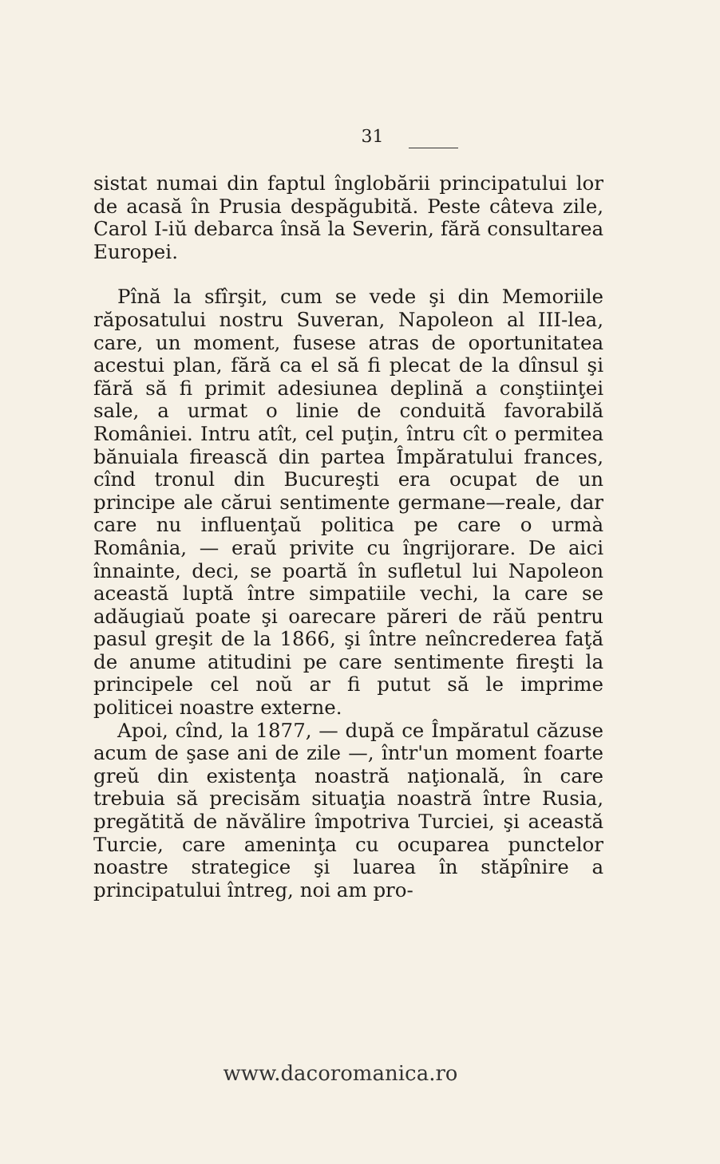31
sistat numai din faptul înglobării principatului lor de acasă în Prusia despăgubită. Peste câteva zile, Carol I-iŭ debarca însă la Severin, fără consultarea Europei.
Pînă la sfîrşit, cum se vede şi din Memoriile răposatului nostru Suveran, Napoleon al III-lea, care, un moment, fusese atras de oportunitatea acestui plan, fără ca el să fi plecat de la dînsul şi fără să fi primit adesiunea deplină a conştiinţei sale, a urmat o linie de conduită favorabilă României. Intru atît, cel puţin, întru cît o permitea bănuiala firească din partea Împăratului frances, cînd tronul din Bucureşti era ocupat de un principe ale cărui sentimente germane—reale, dar care nu influenţaŭ politica pe care o urmà România, — eraŭ privite cu îngrijorare. De aici înnainte, deci, se poartă în sufletul lui Napoleon această luptă între simpatiile vechi, la care se adăugiaŭ poate şi oarecare păreri de răŭ pentru pasul greşit de la 1866, şi între neîncrederea faţă de anume atitudini pe care sentimente fireşti la principele cel noŭ ar fi putut să le imprime politicei noastre externe.
Apoi, cînd, la 1877, — după ce Împăratul căzuse acum de şase ani de zile —, într'un moment foarte greŭ din existenţa noastră naţională, în care trebuia să precisăm situaţia noastră între Rusia, pregătită de năvălire împotriva Turciei, şi această Turcie, care ameninţa cu ocuparea punctelor noastre strategice şi luarea în stăpînire a principatului întreg, noi am pro-
www.dacoromanica.ro